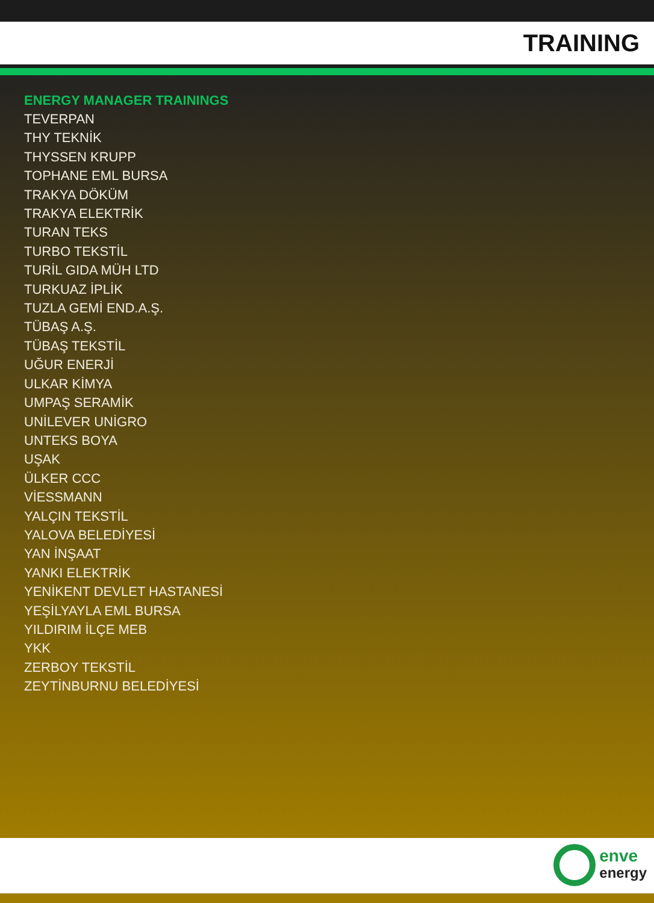TRAINING
ENERGY MANAGER TRAININGS
TEVERPAN
THY TEKNİK
THYSSEN KRUPP
TOPHANE EML BURSA
TRAKYA DÖKÜM
TRAKYA ELEKTRİK
TURAN TEKS
TURBO TEKSTİL
TURİL GIDA MÜH LTD
TURKUAZ İPLİK
TUZLA GEMİ END.A.Ş.
TÜBAŞ A.Ş.
TÜBAŞ TEKSTİL
UĞUR ENERJİ
ULKAR KİMYA
UMPAŞ SERAMİK
UNİLEVER UNİGRO
UNTEKS BOYA
UŞAK
ÜLKER CCC
VİESSMANN
YALÇIN TEKSTİL
YALOVA BELEDİYESİ
YAN İNŞAAT
YANKI ELEKTRİK
YENİKENT DEVLET HASTANESİ
YEŞİLYAYLA EML BURSA
YILDIRIM İLÇE MEB
YKK
ZERBOY TEKSTİL
ZEYTİNBURNU BELEDİYESİ
enve
energy